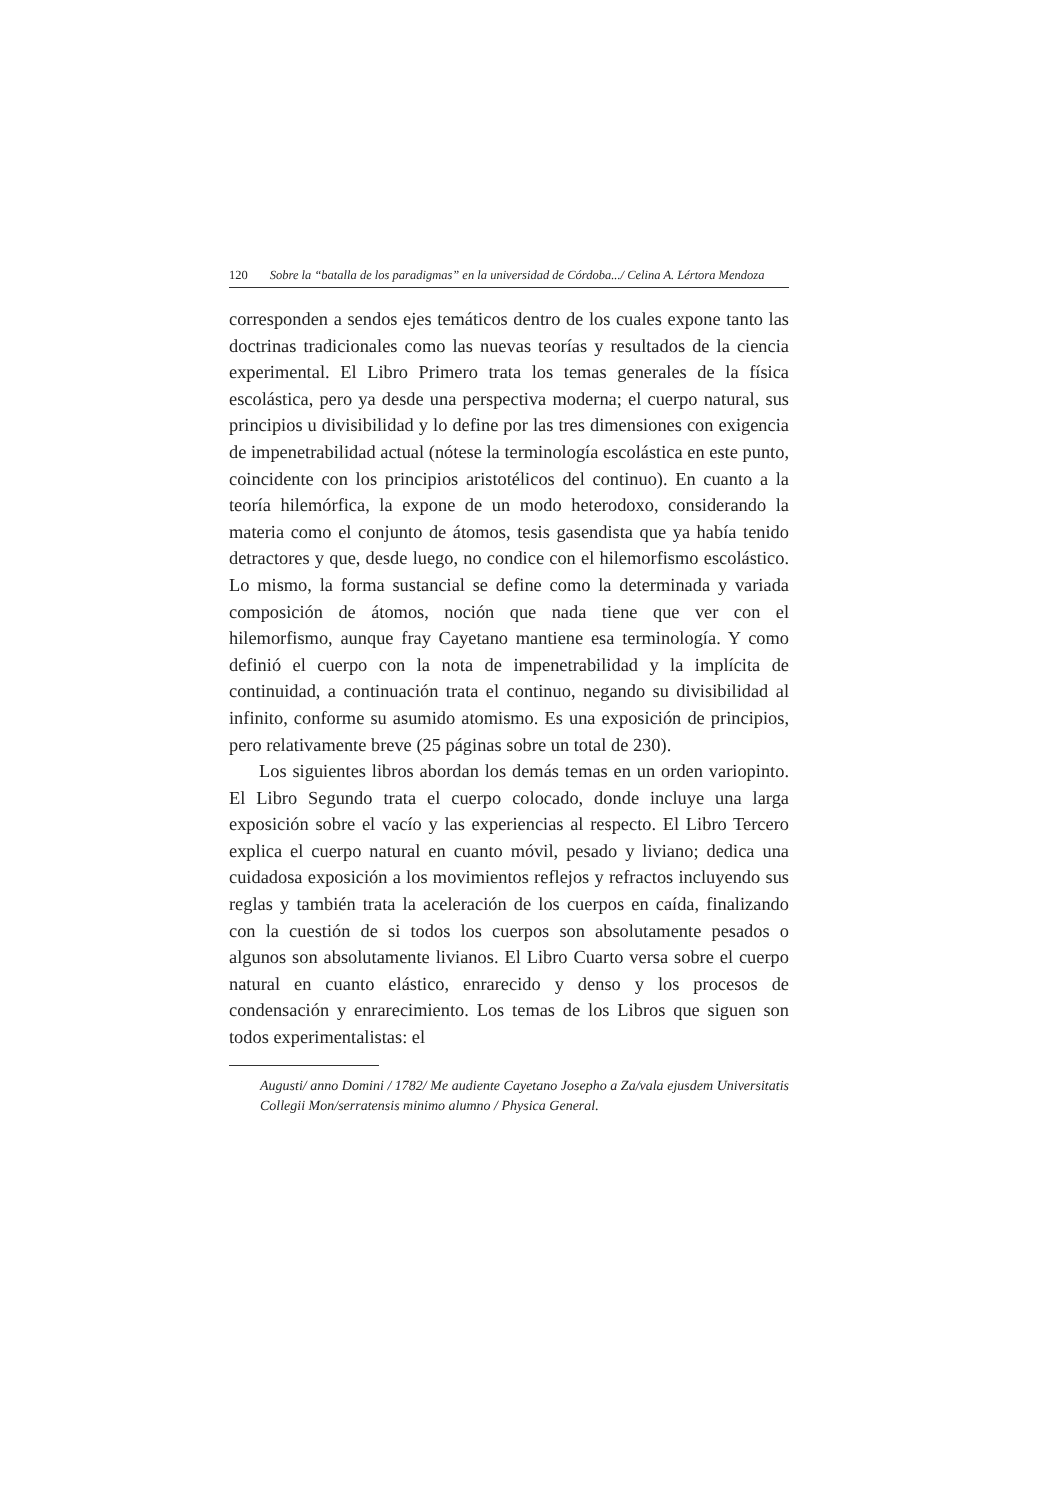120 Sobre la “batalla de los paradigmas” en la universidad de Córdoba.../ Celina A. Lértora Mendoza
corresponden a sendos ejes temáticos dentro de los cuales expone tanto las doctrinas tradicionales como las nuevas teorías y resultados de la ciencia experimental. El Libro Primero trata los temas generales de la física escolástica, pero ya desde una perspectiva moderna; el cuerpo natural, sus principios u divisibilidad y lo define por las tres dimensiones con exigencia de impenetrabilidad actual (nótese la terminología escolástica en este punto, coincidente con los principios aristotélicos del continuo). En cuanto a la teoría hilemórfica, la expone de un modo heterodoxo, considerando la materia como el conjunto de átomos, tesis gasendista que ya había tenido detractores y que, desde luego, no condice con el hilemorfismo escolástico. Lo mismo, la forma sustancial se define como la determinada y variada composición de átomos, noción que nada tiene que ver con el hilemorfismo, aunque fray Cayetano mantiene esa terminología. Y como definió el cuerpo con la nota de impenetrabilidad y la implícita de continuidad, a continuación trata el continuo, negando su divisibilidad al infinito, conforme su asumido atomismo. Es una exposición de principios, pero relativamente breve (25 páginas sobre un total de 230).
Los siguientes libros abordan los demás temas en un orden variopinto. El Libro Segundo trata el cuerpo colocado, donde incluye una larga exposición sobre el vacío y las experiencias al respecto. El Libro Tercero explica el cuerpo natural en cuanto móvil, pesado y liviano; dedica una cuidadosa exposición a los movimientos reflejos y refractos incluyendo sus reglas y también trata la aceleración de los cuerpos en caída, finalizando con la cuestión de si todos los cuerpos son absolutamente pesados o algunos son absolutamente livianos. El Libro Cuarto versa sobre el cuerpo natural en cuanto elástico, enrarecido y denso y los procesos de condensación y enrarecimiento. Los temas de los Libros que siguen son todos experimentalistas: el
Augusti/ anno Domini / 1782/ Me audiente Cayetano Josepho a Za/vala ejusdem Universitatis Collegii Mon/serratensis minimo alumno / Physica General.